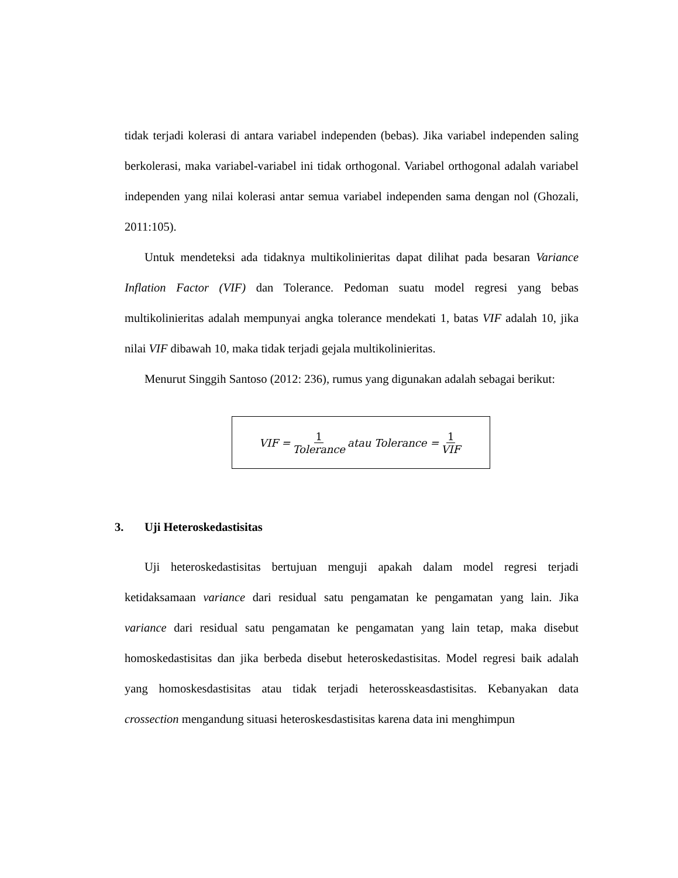tidak terjadi kolerasi di antara variabel independen (bebas). Jika variabel independen saling berkolerasi, maka variabel-variabel ini tidak orthogonal. Variabel orthogonal adalah variabel independen yang nilai kolerasi antar semua variabel independen sama dengan nol (Ghozali, 2011:105).
Untuk mendeteksi ada tidaknya multikolinieritas dapat dilihat pada besaran Variance Inflation Factor (VIF) dan Tolerance. Pedoman suatu model regresi yang bebas multikolinieritas adalah mempunyai angka tolerance mendekati 1, batas VIF adalah 10, jika nilai VIF dibawah 10, maka tidak terjadi gejala multikolinieritas.
Menurut Singgih Santoso (2012: 236), rumus yang digunakan adalah sebagai berikut:
VIF = 1 Tolerance atau Tolerance = 1 VIF
3. Uji Heteroskedastisitas
Uji heteroskedastisitas bertujuan menguji apakah dalam model regresi terjadi ketidaksamaan variance dari residual satu pengamatan ke pengamatan yang lain. Jika variance dari residual satu pengamatan ke pengamatan yang lain tetap, maka disebut homoskedastisitas dan jika berbeda disebut heteroskedastisitas. Model regresi baik adalah yang homoskesdastisitas atau tidak terjadi heterosskeasdastisitas. Kebanyakan data crossection mengandung situasi heteroskesdastisitas karena data ini menghimpun